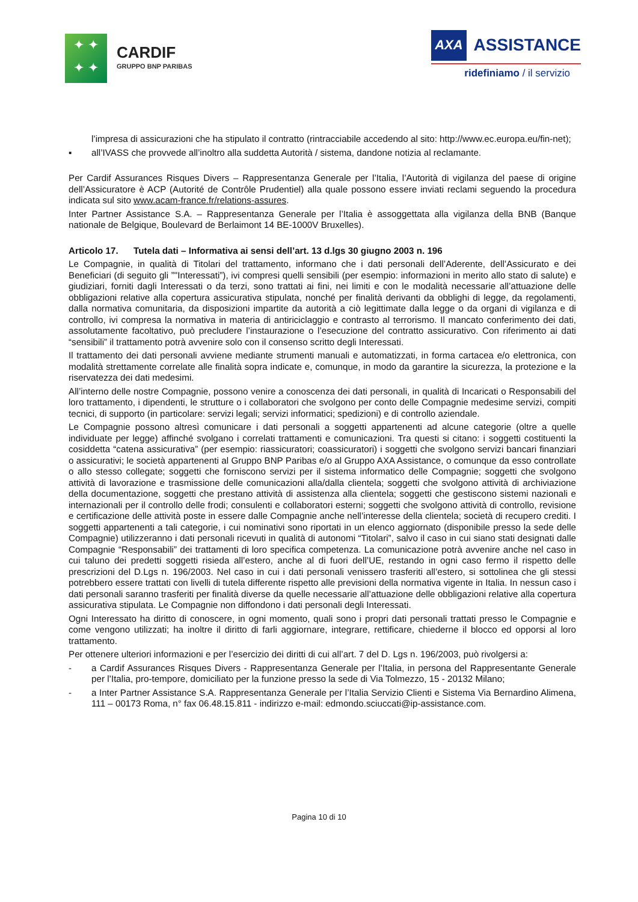✦ ✦
✦ ✦
CARDIF
GRUPPO BNP PARIBAS
AXA ASSISTANCE
ridefiniamo / il servizio
l’impresa di assicurazioni che ha stipulato il contratto (rintracciabile accedendo al sito: http://www.ec.europa.eu/fin-net);
▪ all’IVASS che provvede all’inoltro alla suddetta Autorità / sistema, dandone notizia al reclamante.
Per Cardif Assurances Risques Divers – Rappresentanza Generale per l’Italia, l’Autorità di vigilanza del paese di origine dell’Assicuratore è ACP (Autorité de Contrôle Prudentiel) alla quale possono essere inviati reclami seguendo la procedura indicata sul sito www.acam-france.fr/relations-assures.
Inter Partner Assistance S.A. – Rappresentanza Generale per l’Italia è assoggettata alla vigilanza della BNB (Banque nationale de Belgique, Boulevard de Berlaimont 14 BE-1000V Bruxelles).
Articolo 17. Tutela dati – Informativa ai sensi dell’art. 13 d.lgs 30 giugno 2003 n. 196
Le Compagnie, in qualità di Titolari del trattamento, informano che i dati personali dell’Aderente, dell’Assicurato e dei Beneficiari (di seguito gli ”"Interessati”), ivi compresi quelli sensibili (per esempio: informazioni in merito allo stato di salute) e giudiziari, forniti dagli Interessati o da terzi, sono trattati ai fini, nei limiti e con le modalità necessarie all’attuazione delle obbligazioni relative alla copertura assicurativa stipulata, nonché per finalità derivanti da obblighi di legge, da regolamenti, dalla normativa comunitaria, da disposizioni impartite da autorità a ciò legittimate dalla legge o da organi di vigilanza e di controllo, ivi compresa la normativa in materia di antiriciclaggio e contrasto al terrorismo. Il mancato conferimento dei dati, assolutamente facoltativo, può precludere l’instaurazione o l’esecuzione del contratto assicurativo. Con riferimento ai dati “sensibili” il trattamento potrà avvenire solo con il consenso scritto degli Interessati.
Il trattamento dei dati personali avviene mediante strumenti manuali e automatizzati, in forma cartacea e/o elettronica, con modalità strettamente correlate alle finalità sopra indicate e, comunque, in modo da garantire la sicurezza, la protezione e la riservatezza dei dati medesimi.
All’interno delle nostre Compagnie, possono venire a conoscenza dei dati personali, in qualità di Incaricati o Responsabili del loro trattamento, i dipendenti, le strutture o i collaboratori che svolgono per conto delle Compagnie medesime servizi, compiti tecnici, di supporto (in particolare: servizi legali; servizi informatici; spedizioni) e di controllo aziendale.
Le Compagnie possono altresì comunicare i dati personali a soggetti appartenenti ad alcune categorie (oltre a quelle individuate per legge) affinché svolgano i correlati trattamenti e comunicazioni. Tra questi si citano: i soggetti costituenti la cosiddetta “catena assicurativa” (per esempio: riassicuratori; coassicuratori) i soggetti che svolgono servizi bancari finanziari o assicurativi; le società appartenenti al Gruppo BNP Paribas e/o al Gruppo AXA Assistance, o comunque da esso controllate o allo stesso collegate; soggetti che forniscono servizi per il sistema informatico delle Compagnie; soggetti che svolgono attività di lavorazione e trasmissione delle comunicazioni alla/dalla clientela; soggetti che svolgono attività di archiviazione della documentazione, soggetti che prestano attività di assistenza alla clientela; soggetti che gestiscono sistemi nazionali e internazionali per il controllo delle frodi; consulenti e collaboratori esterni; soggetti che svolgono attività di controllo, revisione e certificazione delle attività poste in essere dalle Compagnie anche nell’interesse della clientela; società di recupero crediti. I soggetti appartenenti a tali categorie, i cui nominativi sono riportati in un elenco aggiornato (disponibile presso la sede delle Compagnie) utilizzeranno i dati personali ricevuti in qualità di autonomi “Titolari”, salvo il caso in cui siano stati designati dalle Compagnie “Responsabili” dei trattamenti di loro specifica competenza. La comunicazione potrà avvenire anche nel caso in cui taluno dei predetti soggetti risieda all’estero, anche al di fuori dell’UE, restando in ogni caso fermo il rispetto delle prescrizioni del D.Lgs n. 196/2003. Nel caso in cui i dati personali venissero trasferiti all’estero, si sottolinea che gli stessi potrebbero essere trattati con livelli di tutela differente rispetto alle previsioni della normativa vigente in Italia. In nessun caso i dati personali saranno trasferiti per finalità diverse da quelle necessarie all’attuazione delle obbligazioni relative alla copertura assicurativa stipulata. Le Compagnie non diffondono i dati personali degli Interessati.
Ogni Interessato ha diritto di conoscere, in ogni momento, quali sono i propri dati personali trattati presso le Compagnie e come vengono utilizzati; ha inoltre il diritto di farli aggiornare, integrare, rettificare, chiederne il blocco ed opporsi al loro trattamento.
Per ottenere ulteriori informazioni e per l’esercizio dei diritti di cui all’art. 7 del D. Lgs n. 196/2003, può rivolgersi a:
- a Cardif Assurances Risques Divers - Rappresentanza Generale per l’Italia, in persona del Rappresentante Generale per l’Italia, pro-tempore, domiciliato per la funzione presso la sede di Via Tolmezzo, 15 - 20132 Milano;
- a Inter Partner Assistance S.A. Rappresentanza Generale per l’Italia Servizio Clienti e Sistema Via Bernardino Alimena, 111 – 00173 Roma, n° fax 06.48.15.811 - indirizzo e-mail: edmondo.sciuccati@ip-assistance.com.
Pagina 10 di 10